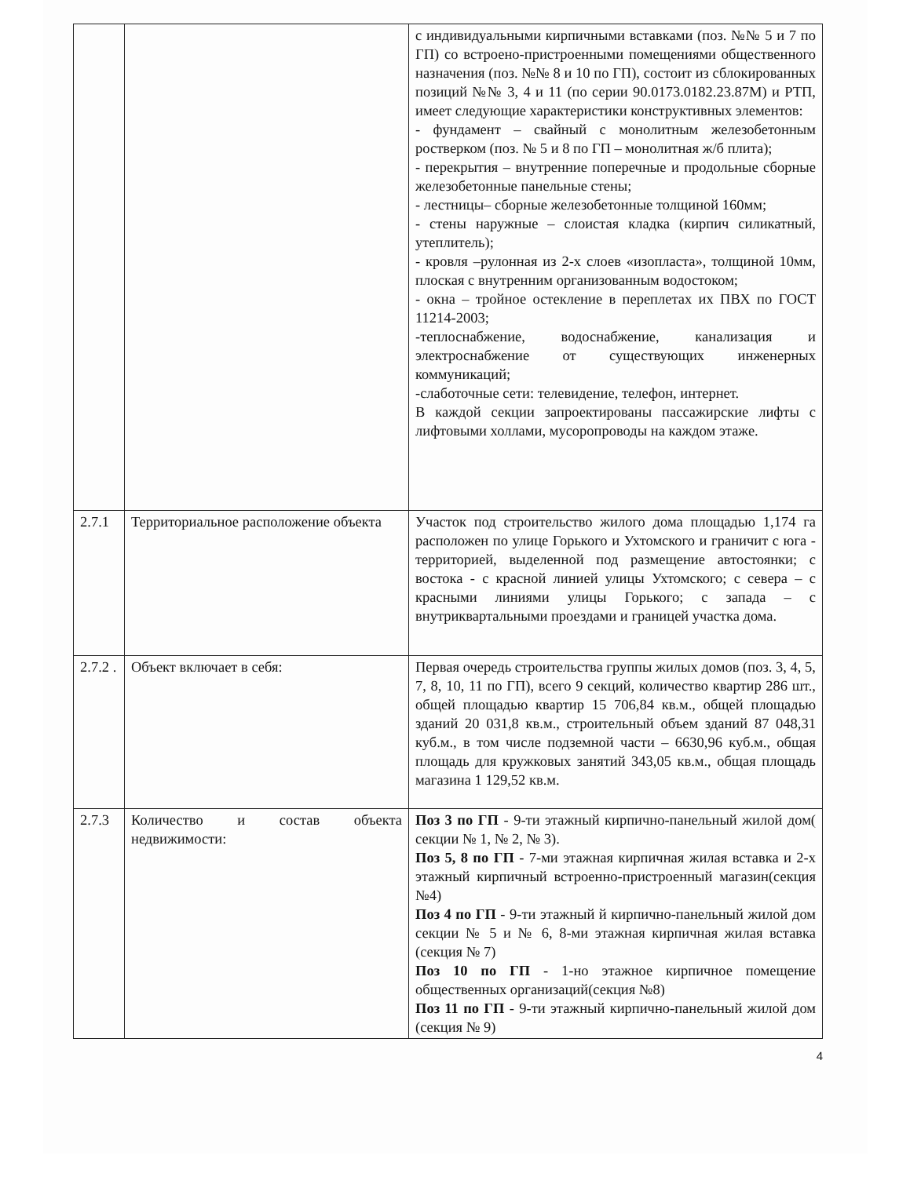| | | с индивидуальными кирпичными вставками (поз. №№ 5 и 7 по ГП) со встроено-пристроенными помещениями общественного назначения (поз. №№ 8 и 10 по ГП), состоит из сблокированных позиций №№ 3, 4 и 11 (по серии 90.0173.0182.23.87М) и РТП, имеет следующие характеристики конструктивных элементов: - фундамент – свайный с монолитным железобетонным ростверком (поз. № 5 и 8 по ГП – монолитная ж/б плита); - перекрытия – внутренние поперечные и продольные сборные железобетонные панельные стены; - лестницы– сборные железобетонные толщиной 160мм; - стены наружные – слоистая кладка (кирпич силикатный, утеплитель); - кровля –рулонная из 2-х слоев «изопласта», толщиной 10мм, плоская с внутренним организованным водостоком; - окна – тройное остекление в переплетах их ПВХ по ГОСТ 11214-2003; -теплоснабжение, водоснабжение, канализация и электроснабжение от существующих инженерных коммуникаций; -слаботочные сети: телевидение, телефон, интернет. В каждой секции запроектированы пассажирские лифты с лифтовыми холлами, мусоропроводы на каждом этаже. |
| 2.7.1 | Территориальное расположение объекта | Участок под строительство жилого дома площадью 1,174 га расположен по улице Горького и Ухтомского и граничит с юга - территорией, выделенной под размещение автостоянки; с востока - с красной линией улицы Ухтомского; с севера – с красными линиями улицы Горького; с запада – с внутриквартальными проездами и границей участка дома. |
| 2.7.2 . | Объект включает в себя: | Первая очередь строительства группы жилых домов (поз. 3, 4, 5, 7, 8, 10, 11 по ГП), всего 9 секций, количество квартир 286 шт., общей площадью квартир 15 706,84 кв.м., общей площадью зданий 20 031,8 кв.м., строительный объем зданий 87 048,31 куб.м., в том числе подземной части – 6630,96 куб.м., общая площадь для кружковых занятий 343,05 кв.м., общая площадь магазина 1 129,52 кв.м. |
| 2.7.3 | Количество и состав объекта недвижимости: | Поз 3 по ГП - 9-ти этажный кирпично-панельный жилой дом( секции № 1, № 2, № 3). Поз 5, 8 по ГП - 7-ми этажная кирпичная жилая вставка и 2-х этажный кирпичный встроенно-пристроенный магазин(секция №4) Поз 4 по ГП - 9-ти этажный й кирпично-панельный жилой дом секции № 5 и № 6, 8-ми этажная кирпичная жилая вставка (секция № 7) Поз 10 по ГП - 1-но этажное кирпичное помещение общественных организаций(секция №8) Поз 11 по ГП - 9-ти этажный кирпично-панельный жилой дом (секция № 9) |
4